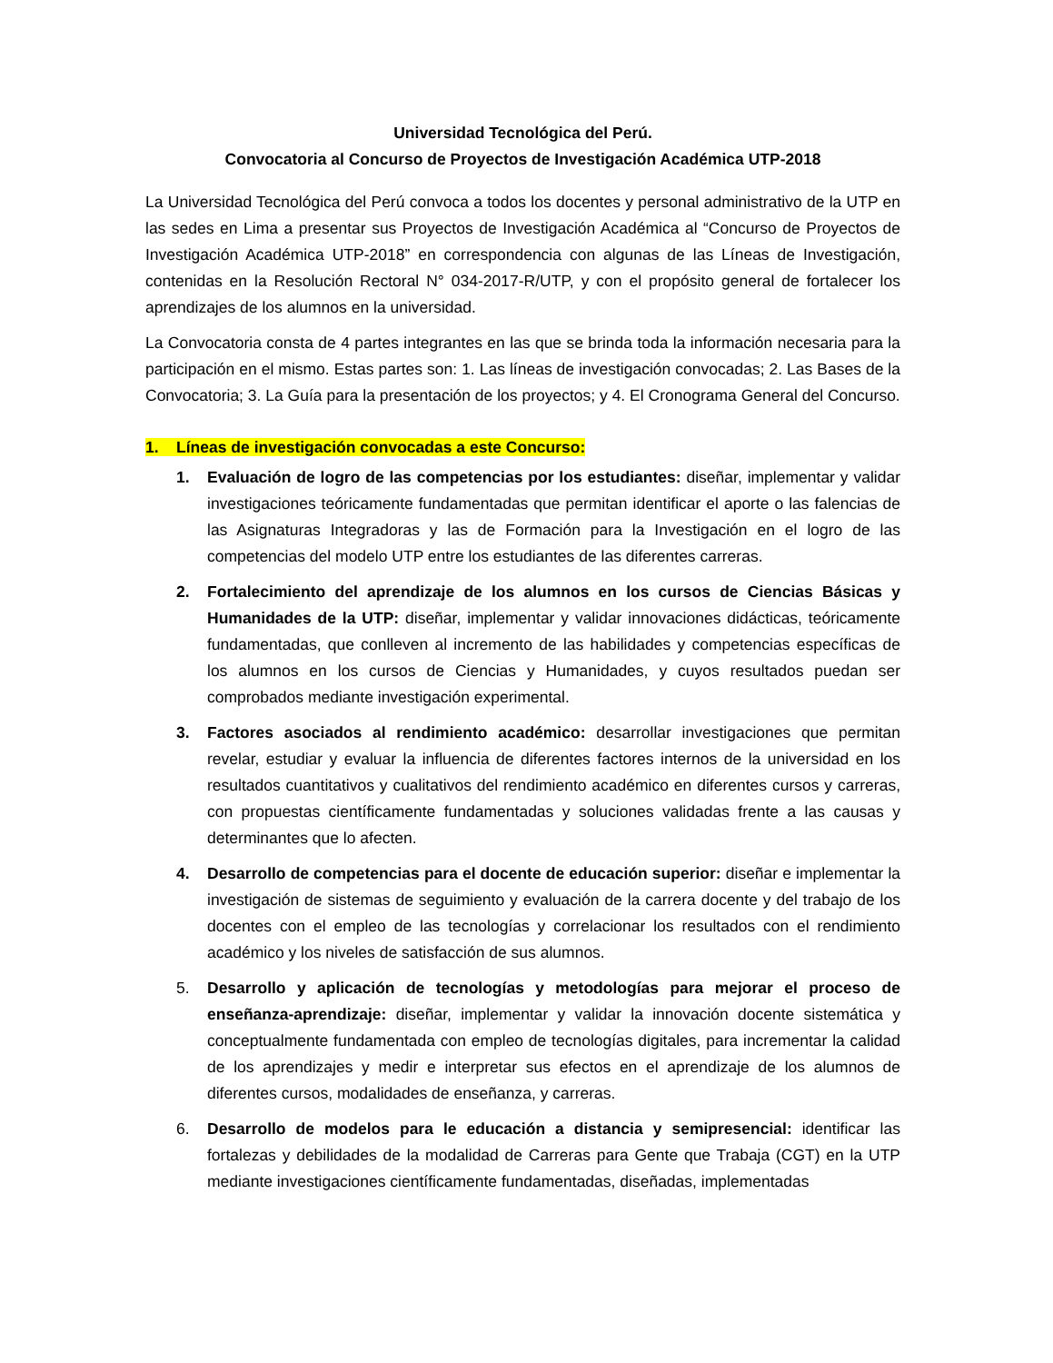Universidad Tecnológica del Perú.
Convocatoria al Concurso de Proyectos de Investigación Académica UTP-2018
La Universidad Tecnológica del Perú convoca a todos los docentes y personal administrativo de la UTP en las sedes en Lima a presentar sus Proyectos de Investigación Académica al “Concurso de Proyectos de Investigación Académica UTP-2018” en correspondencia con algunas de las Líneas de Investigación, contenidas en la Resolución Rectoral N° 034-2017-R/UTP, y con el propósito general de fortalecer los aprendizajes de los alumnos en la universidad.
La Convocatoria consta de 4 partes integrantes en las que se brinda toda la información necesaria para la participación en el mismo. Estas partes son: 1. Las líneas de investigación convocadas; 2. Las Bases de la Convocatoria; 3. La Guía para la presentación de los proyectos; y 4. El Cronograma General del Concurso.
1. Líneas de investigación convocadas a este Concurso:
1. Evaluación de logro de las competencias por los estudiantes: diseñar, implementar y validar investigaciones teóricamente fundamentadas que permitan identificar el aporte o las falencias de las Asignaturas Integradoras y las de Formación para la Investigación en el logro de las competencias del modelo UTP entre los estudiantes de las diferentes carreras.
2. Fortalecimiento del aprendizaje de los alumnos en los cursos de Ciencias Básicas y Humanidades de la UTP: diseñar, implementar y validar innovaciones didácticas, teóricamente fundamentadas, que conlleven al incremento de las habilidades y competencias específicas de los alumnos en los cursos de Ciencias y Humanidades, y cuyos resultados puedan ser comprobados mediante investigación experimental.
3. Factores asociados al rendimiento académico: desarrollar investigaciones que permitan revelar, estudiar y evaluar la influencia de diferentes factores internos de la universidad en los resultados cuantitativos y cualitativos del rendimiento académico en diferentes cursos y carreras, con propuestas científicamente fundamentadas y soluciones validadas frente a las causas y determinantes que lo afecten.
4. Desarrollo de competencias para el docente de educación superior: diseñar e implementar la investigación de sistemas de seguimiento y evaluación de la carrera docente y del trabajo de los docentes con el empleo de las tecnologías y correlacionar los resultados con el rendimiento académico y los niveles de satisfacción de sus alumnos.
5. Desarrollo y aplicación de tecnologías y metodologías para mejorar el proceso de enseñanza-aprendizaje: diseñar, implementar y validar la innovación docente sistemática y conceptualmente fundamentada con empleo de tecnologías digitales, para incrementar la calidad de los aprendizajes y medir e interpretar sus efectos en el aprendizaje de los alumnos de diferentes cursos, modalidades de enseñanza, y carreras.
6. Desarrollo de modelos para le educación a distancia y semipresencial: identificar las fortalezas y debilidades de la modalidad de Carreras para Gente que Trabaja (CGT) en la UTP mediante investigaciones científicamente fundamentadas, diseñadas, implementadas